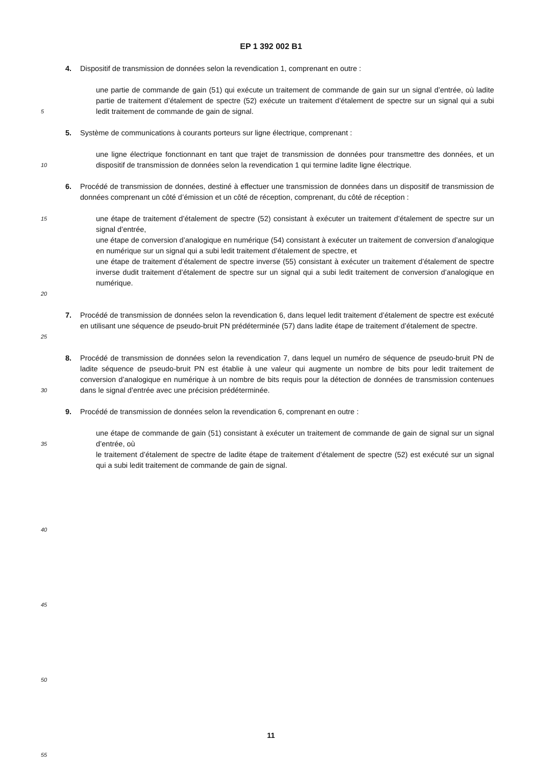EP 1 392 002 B1
4. Dispositif de transmission de données selon la revendication 1, comprenant en outre :
5
une partie de commande de gain (51) qui exécute un traitement de commande de gain sur un signal d’entrée, où ladite partie de traitement d’étalement de spectre (52) exécute un traitement d’étalement de spectre sur un signal qui a subi ledit traitement de commande de gain de signal.
5. Système de communications à courants porteurs sur ligne électrique, comprenant :
10
une ligne électrique fonctionnant en tant que trajet de transmission de données pour transmettre des données, et un dispositif de transmission de données selon la revendication 1 qui termine ladite ligne électrique.
6. Procédé de transmission de données, destiné à effectuer une transmission de données dans un dispositif de transmission de données comprenant un côté d’émission et un côté de réception, comprenant, du côté de réception :
15
20
une étape de traitement d’étalement de spectre (52) consistant à exécuter un traitement d’étalement de spectre sur un signal d’entrée,
une étape de conversion d’analogique en numérique (54) consistant à exécuter un traitement de conversion d’analogique en numérique sur un signal qui a subi ledit traitement d’étalement de spectre, et
une étape de traitement d’étalement de spectre inverse (55) consistant à exécuter un traitement d’étalement de spectre inverse dudit traitement d’étalement de spectre sur un signal qui a subi ledit traitement de conversion d’analogique en numérique.
25
7. Procédé de transmission de données selon la revendication 6, dans lequel ledit traitement d’étalement de spectre est exécuté en utilisant une séquence de pseudo-bruit PN prédéterminée (57) dans ladite étape de traitement d’étalement de spectre.
30
8. Procédé de transmission de données selon la revendication 7, dans lequel un numéro de séquence de pseudo-bruit PN de ladite séquence de pseudo-bruit PN est établie à une valeur qui augmente un nombre de bits pour ledit traitement de conversion d’analogique en numérique à un nombre de bits requis pour la détection de données de transmission contenues dans le signal d’entrée avec une précision prédéterminée.
9. Procédé de transmission de données selon la revendication 6, comprenant en outre :
35
40
45
50
55
une étape de commande de gain (51) consistant à exécuter un traitement de commande de gain de signal sur un signal d’entrée, où
le traitement d’étalement de spectre de ladite étape de traitement d’étalement de spectre (52) est exécuté sur un signal qui a subi ledit traitement de commande de gain de signal.
11